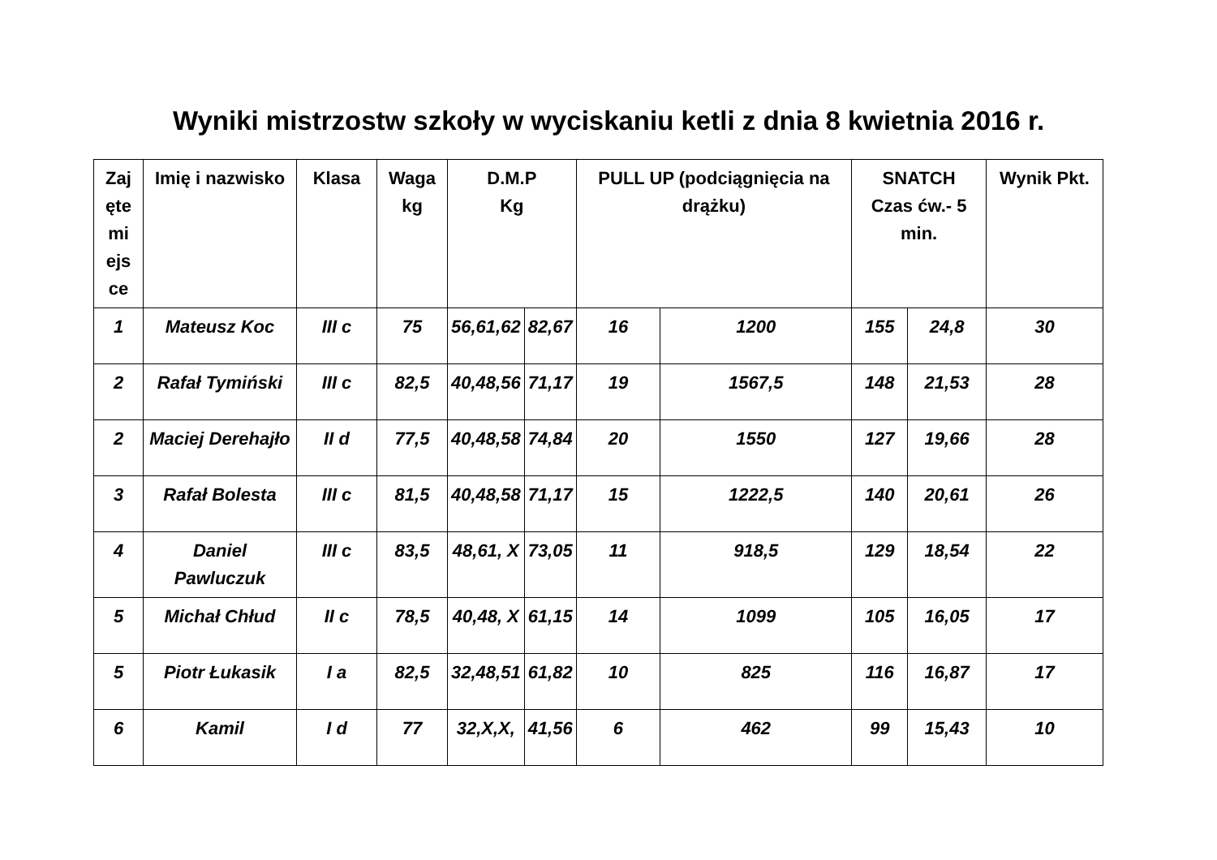Wyniki mistrzostw szkoły w wyciskaniu ketli z dnia 8 kwietnia 2016 r.
| Zaj ęte mi ejs ce | Imię i nazwisko | Klasa | Waga kg | D.M.P Kg | | PULL UP (podciągnięcia na drążku) | | SNATCH Czas ćw.- 5 min. | | Wynik Pkt. |
| --- | --- | --- | --- | --- | --- | --- | --- | --- | --- | --- |
| 1 | Mateusz Koc | III c | 75 | 56,61,62 | 82,67 | 16 | 1200 | 155 | 24,8 | 30 |
| 2 | Rafał Tymiński | III c | 82,5 | 40,48,56 | 71,17 | 19 | 1567,5 | 148 | 21,53 | 28 |
| 2 | Maciej Derehajło | II d | 77,5 | 40,48,58 | 74,84 | 20 | 1550 | 127 | 19,66 | 28 |
| 3 | Rafał Bolesta | III c | 81,5 | 40,48,58 | 71,17 | 15 | 1222,5 | 140 | 20,61 | 26 |
| 4 | Daniel Pawluczuk | III c | 83,5 | 48,61, X | 73,05 | 11 | 918,5 | 129 | 18,54 | 22 |
| 5 | Michał Chłud | II c | 78,5 | 40,48, X | 61,15 | 14 | 1099 | 105 | 16,05 | 17 |
| 5 | Piotr Łukasik | I a | 82,5 | 32,48,51 | 61,82 | 10 | 825 | 116 | 16,87 | 17 |
| 6 | Kamil | I d | 77 | 32,X,X, | 41,56 | 6 | 462 | 99 | 15,43 | 10 |